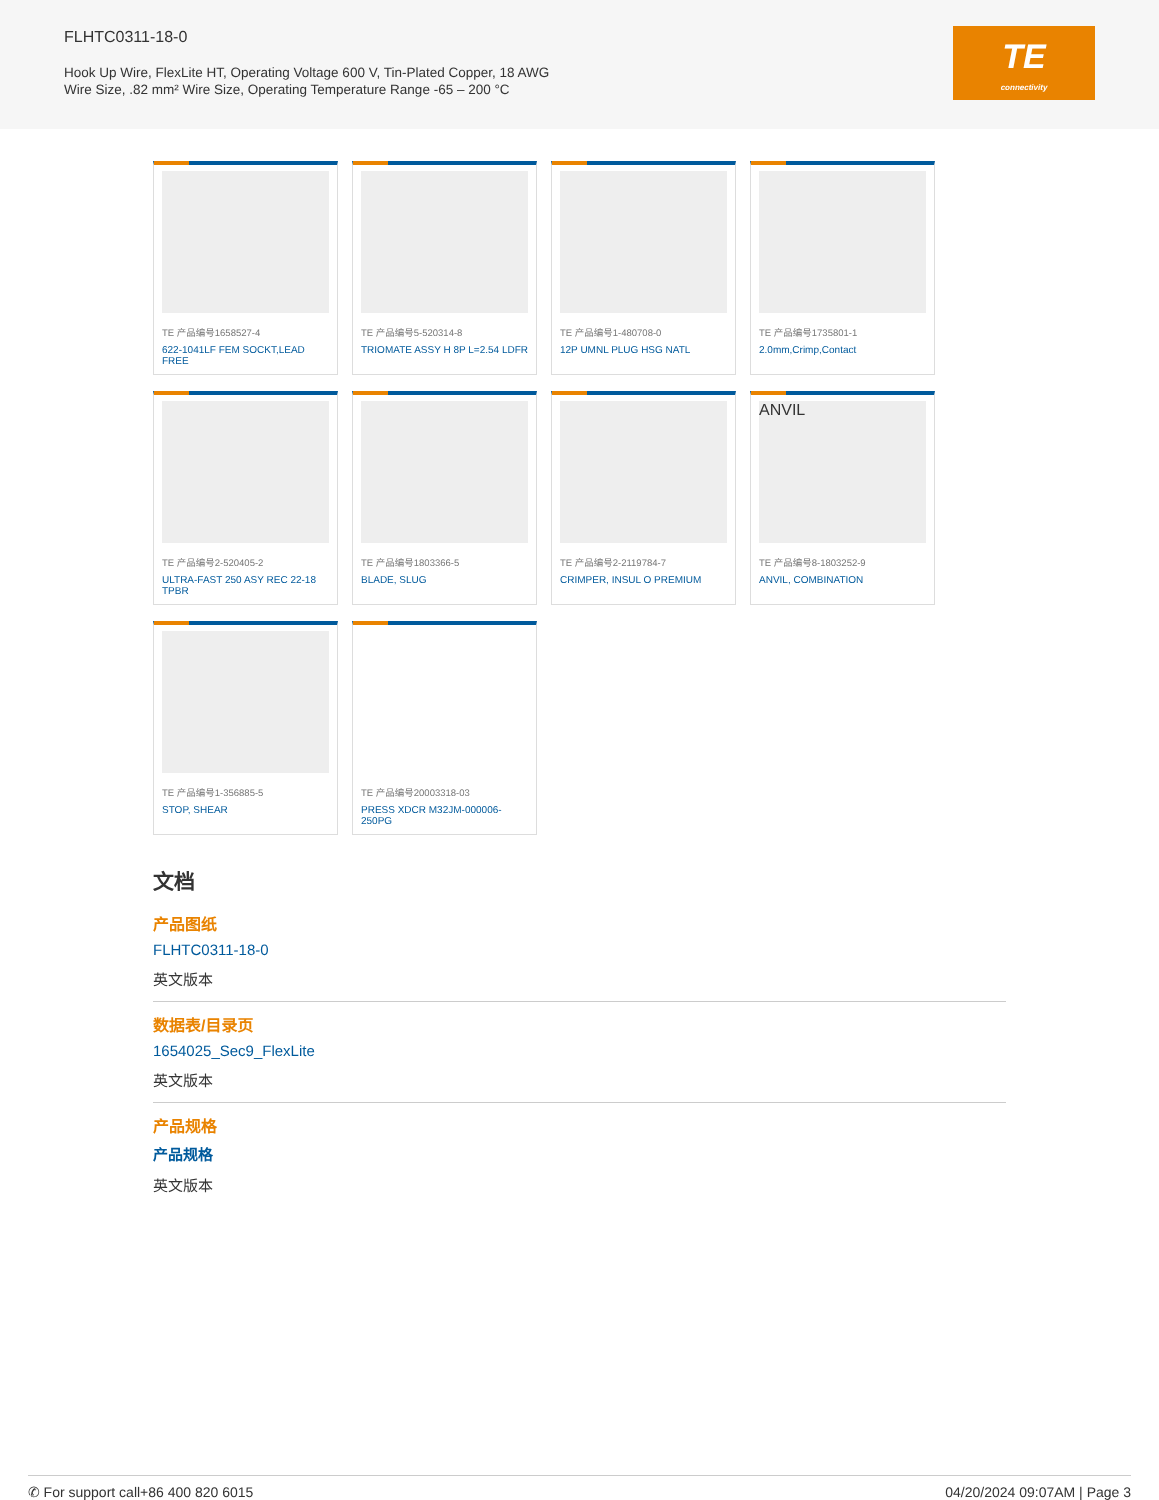FLHTC0311-18-0
Hook Up Wire, FlexLite HT, Operating Voltage 600 V, Tin-Plated Copper, 18 AWG
Wire Size, .82 mm² Wire Size, Operating Temperature Range -65 – 200 °C
TE
connectivity
TE 产品编号1658527-4
622-1041LF FEM SOCKT,LEAD FREE
TE 产品编号5-520314-8
TRIOMATE ASSY H 8P L=2.54 LDFR
TE 产品编号1-480708-0
12P UMNL PLUG HSG NATL
TE 产品编号1735801-1
2.0mm,Crimp,Contact
TE 产品编号2-520405-2
ULTRA-FAST 250 ASY REC 22-18 TPBR
TE 产品编号1803366-5
BLADE, SLUG
TE 产品编号2-2119784-7
CRIMPER, INSUL O PREMIUM
ANVIL
TE 产品编号8-1803252-9
ANVIL, COMBINATION
TE 产品编号1-356885-5
STOP, SHEAR
TE 产品编号20003318-03
PRESS XDCR M32JM-000006-250PG
文档
产品图纸
FLHTC0311-18-0
英文版本
数据表/目录页
1654025_Sec9_FlexLite
英文版本
产品规格
产品规格
英文版本
✆ For support call+86 400 820 6015 04/20/2024 09:07AM | Page 3